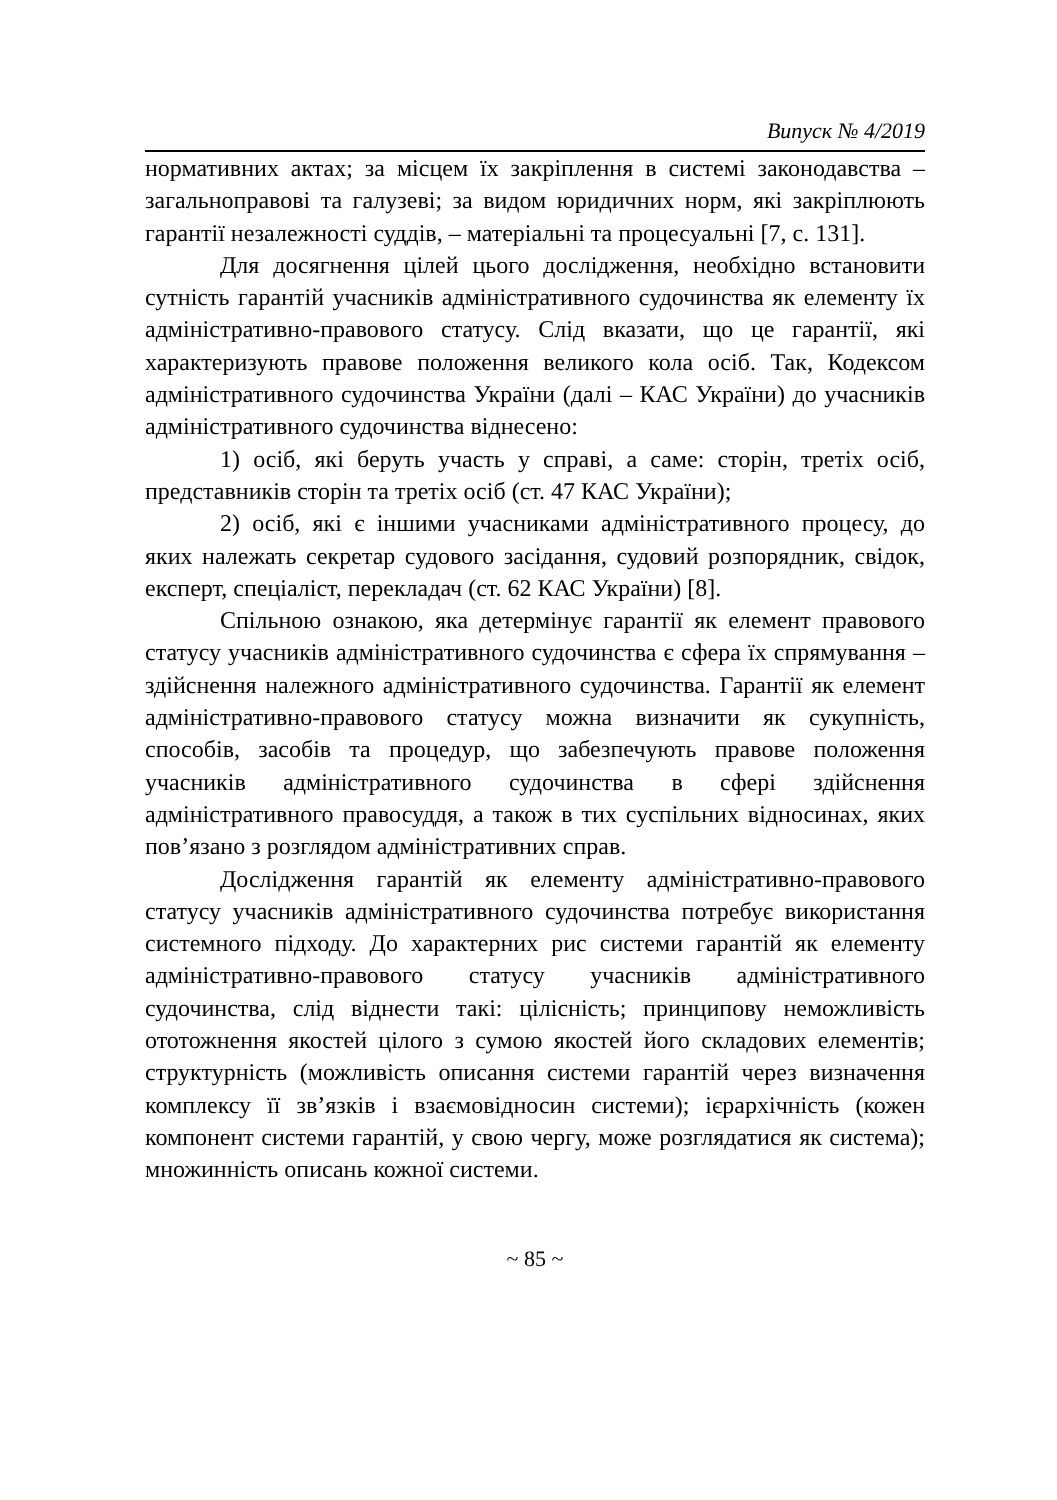Випуск № 4/2019
нормативних актах; за місцем їх закріплення в системі законодавства – загальноправові та галузеві; за видом юридичних норм, які закріплюють гарантії незалежності суддів, – матеріальні та процесуальні [7, с. 131].
Для досягнення цілей цього дослідження, необхідно встановити сутність гарантій учасників адміністративного судочинства як елементу їх адміністративно-правового статусу. Слід вказати, що це гарантії, які характеризують правове положення великого кола осіб. Так, Кодексом адміністративного судочинства України (далі – КАС України) до учасників адміністративного судочинства віднесено:
1) осіб, які беруть участь у справі, а саме: сторін, третіх осіб, представників сторін та третіх осіб (ст. 47 КАС України);
2) осіб, які є іншими учасниками адміністративного процесу, до яких належать секретар судового засідання, судовий розпорядник, свідок, експерт, спеціаліст, перекладач (ст. 62 КАС України) [8].
Спільною ознакою, яка детермінує гарантії як елемент правового статусу учасників адміністративного судочинства є сфера їх спрямування – здійснення належного адміністративного судочинства. Гарантії як елемент адміністративно-правового статусу можна визначити як сукупність, способів, засобів та процедур, що забезпечують правове положення учасників адміністративного судочинства в сфері здійснення адміністративного правосуддя, а також в тих суспільних відносинах, яких пов’язано з розглядом адміністративних справ.
Дослідження гарантій як елементу адміністративно-правового статусу учасників адміністративного судочинства потребує використання системного підходу. До характерних рис системи гарантій як елементу адміністративно-правового статусу учасників адміністративного судочинства, слід віднести такі: цілісність; принципову неможливість ототожнення якостей цілого з сумою якостей його складових елементів; структурність (можливість описання системи гарантій через визначення комплексу її зв’язків і взаємовідносин системи); ієрархічність (кожен компонент системи гарантій, у свою чергу, може розглядатися як система); множинність описань кожної системи.
~ 85 ~